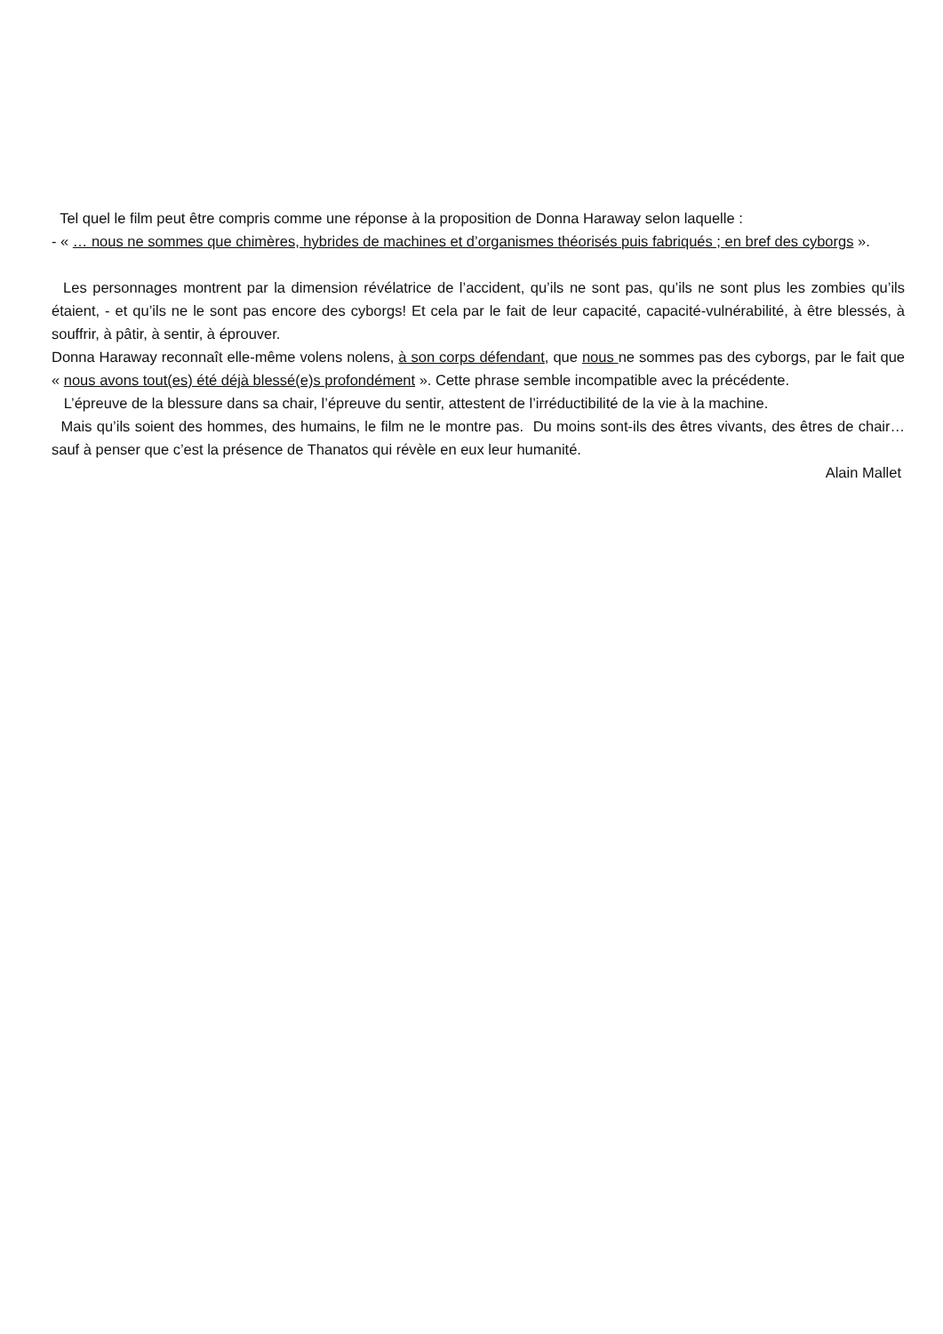Tel quel le film peut être compris comme une réponse à la proposition de Donna Haraway selon laquelle :
- « … nous ne sommes que chimères, hybrides de machines et d’organismes théorisés puis fabriqués ; en bref des cyborgs ».
Les personnages montrent par la dimension révélatrice de l’accident, qu’ils ne sont pas, qu’ils ne sont plus les zombies qu’ils étaient, - et qu’ils ne le sont pas encore des cyborgs! Et cela par le fait de leur capacité, capacité-vulnérabilité, à être blessés, à souffrir, à pâtir, à sentir, à éprouver.
Donna Haraway reconnaît elle-même volens nolens, à son corps défendant, que nous ne sommes pas des cyborgs, par le fait que « nous avons tout(es) été déjà blessé(e)s profondément ». Cette phrase semble incompatible avec la précédente.
L’épreuve de la blessure dans sa chair, l’épreuve du sentir, attestent de l’irréductibilité de la vie à la machine.
Mais qu’ils soient des hommes, des humains, le film ne le montre pas. Du moins sont-ils des êtres vivants, des êtres de chair… sauf à penser que c’est la présence de Thanatos qui révèle en eux leur humanité.
Alain Mallet